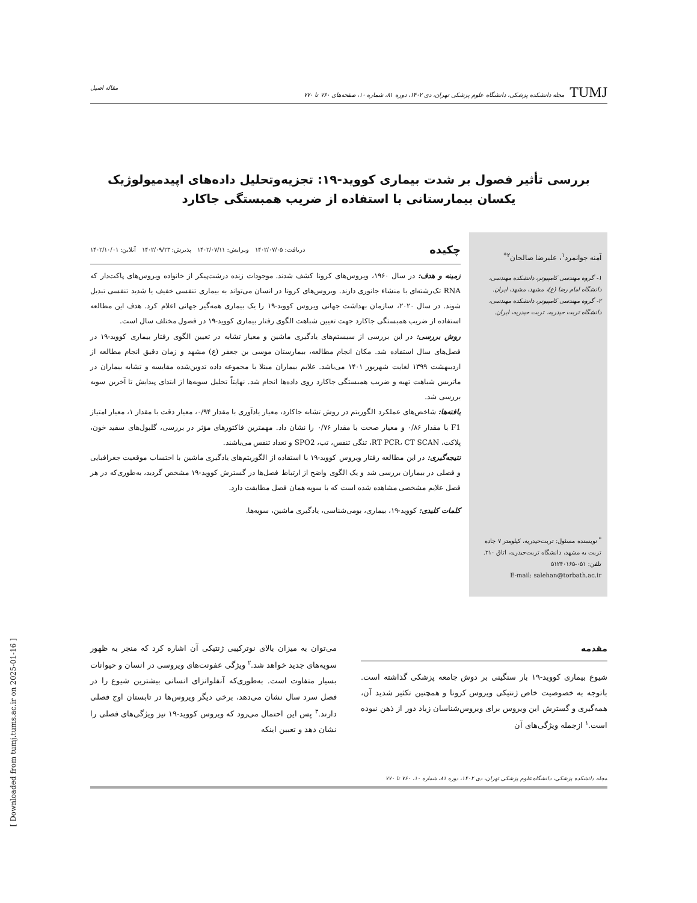TUMJ مجله دانشکده پزشکی، دانشگاه علوم پزشکی تهران، دی ۱۴۰۲، دوره ۸۱، شماره ۱۰، صفحه‌های ۷۶۰ تا ۷۷۰ مقاله اصیل
بررسی تأثیر فصول بر شدت بیماری کووید-۱۹: تجزیه‌وتحلیل داده‌های اپیدمیولوژیک
یکسان بیمارستانی با استفاده از ضریب همبستگی جاکارد
آمنه جوانمرد<sup>۱</sup>، علیرضا صالحان<sup>۲*</sup>
۱- گروه مهندسی کامپیوتر، دانشکده مهندسی، دانشگاه امام رضا (ع)، مشهد، مشهد، ایران.
۲- گروه مهندسی کامپیوتر، دانشکده مهندسی، دانشگاه تربت حیدریه، تربت حیدریه، ایران.
<sup>*</sup> نویسنده مسئول: تربت‌حیدریه، کیلومتر ۷ جاده تربت به مشهد، دانشگاه تربت‌حیدریه، اتاق ۲۱۰.
تلفن: ۰۵۱-۵۱۲۴۰۱۶۵
E-mail: salehan@torbath.ac.ir
چکیده دریافت: ۱۴۰۲/۰۷/۰۵ ویرایش: ۱۴۰۲/۰۷/۱۱ پذیرش: ۱۴۰۲/۰۹/۲۳ آنلاین: ۱۴۰۲/۱۰/۰۱
زمینه و هدف: در سال ۱۹۶۰، ویروس‌های کرونا کشف شدند. موجودات زنده درشت‌پیکر از خانواده ویروس‌های پاکت‌دار که RNA تک‌رشته‌ای با منشاء جانوری دارند. ویروس‌های کرونا در انسان می‌تواند به بیماری تنفسی خفیف یا شدید تنفسی تبدیل شوند. در سال ۲۰۲۰، سازمان بهداشت جهانی ویروس کووید-۱۹ را یک بیماری همه‌گیر جهانی اعلام کرد. هدف این مطالعه استفاده از ضریب همبستگی جاکارد جهت تعیین شباهت الگوی رفتار بیماری کووید-۱۹ در فصول مختلف سال است.
روش بررسی: در این بررسی از سیستم‌های یادگیری ماشین و معیار تشابه در تعیین الگوی رفتار بیماری کووید-۱۹ در فصل‌های سال استفاده شد. مکان انجام مطالعه، بیمارستان موسی بن جعفر (ع) مشهد و زمان دقیق انجام مطالعه از اردیبهشت ۱۳۹۹ لغایت شهریور ۱۴۰۱ می‌باشد. علایم بیماران مبتلا با مجموعه داده تدوین‌شده مقایسه و تشابه بیماران در ماتریس شباهت تهیه و ضریب همبستگی جاکارد روی داده‌ها انجام شد. نهایتاً تحلیل سویه‌ها از ابتدای پیدایش تا آخرین سویه بررسی شد.
یافته‌ها: شاخص‌های عملکرد الگوریتم در روش تشابه جاکارد، معیار یادآوری با مقدار ۰/۹۴، معیار دقت با مقدار ۱، معیار امتیاز F1 با مقدار ۰/۸۶ و معیار صحت با مقدار ۰/۷۶ را نشان داد. مهمترین فاکتورهای مؤثر در بررسی، گلبول‌های سفید خون، پلاکت، RT PCR، CT SCAN، تنگی تنفس، تب، SPO2 و تعداد تنفس می‌باشند.
نتیجه‌گیری: در این مطالعه رفتار ویروس کووید-۱۹ با استفاده از الگوریتم‌های یادگیری ماشین با احتساب موقعیت جغرافیایی و فصلی در بیماران بررسی شد و یک الگوی واضح از ارتباط فصل‌ها در گسترش کووید-۱۹ مشخص گردید، به‌طوری‌که در هر فصل علایم مشخصی مشاهده شده است که با سویه همان فصل مطابقت دارد.
کلمات کلیدی: کووید-۱۹، بیماری، بومی‌شناسی، یادگیری ماشین، سویه‌ها.
مقدمه
شیوع بیماری کووید-۱۹ بار سنگینی بر دوش جامعه پزشکی گذاشته است. باتوجه به خصوصیت خاص ژنتیکی ویروس کرونا و همچنین تکثیر شدید آن، همه‌گیری و گسترش این ویروس برای ویروس‌شناسان زیاد دور از ذهن نبوده است.<sup>۱</sup> ازجمله ویژگی‌های آن
می‌توان به میزان بالای نوترکیبی ژنتیکی آن اشاره کرد که منجر به ظهور سویه‌های جدید خواهد شد.<sup>۲</sup> ویژگی عفونت‌های ویروسی در انسان و حیوانات بسیار متفاوت است. به‌طوری‌که آنفلوانزای انسانی بیشترین شیوع را در فصل سرد سال نشان می‌دهد، برخی دیگر ویروس‌ها در تابستان اوج فصلی دارند.<sup>۳</sup> پس این احتمال می‌رود که ویروس کووید-۱۹ نیز ویژگی‌های فصلی را نشان دهد و تعیین اینکه
مجله دانشکده پزشکی، دانشگاه علوم پزشکی تهران، دی ۱۴۰۲، دوره ۸۱، شماره ۱۰، ۷۶۰ تا ۷۷۰
[ Downloaded from tumj.tums.ac.ir on 2025-01-16 ]